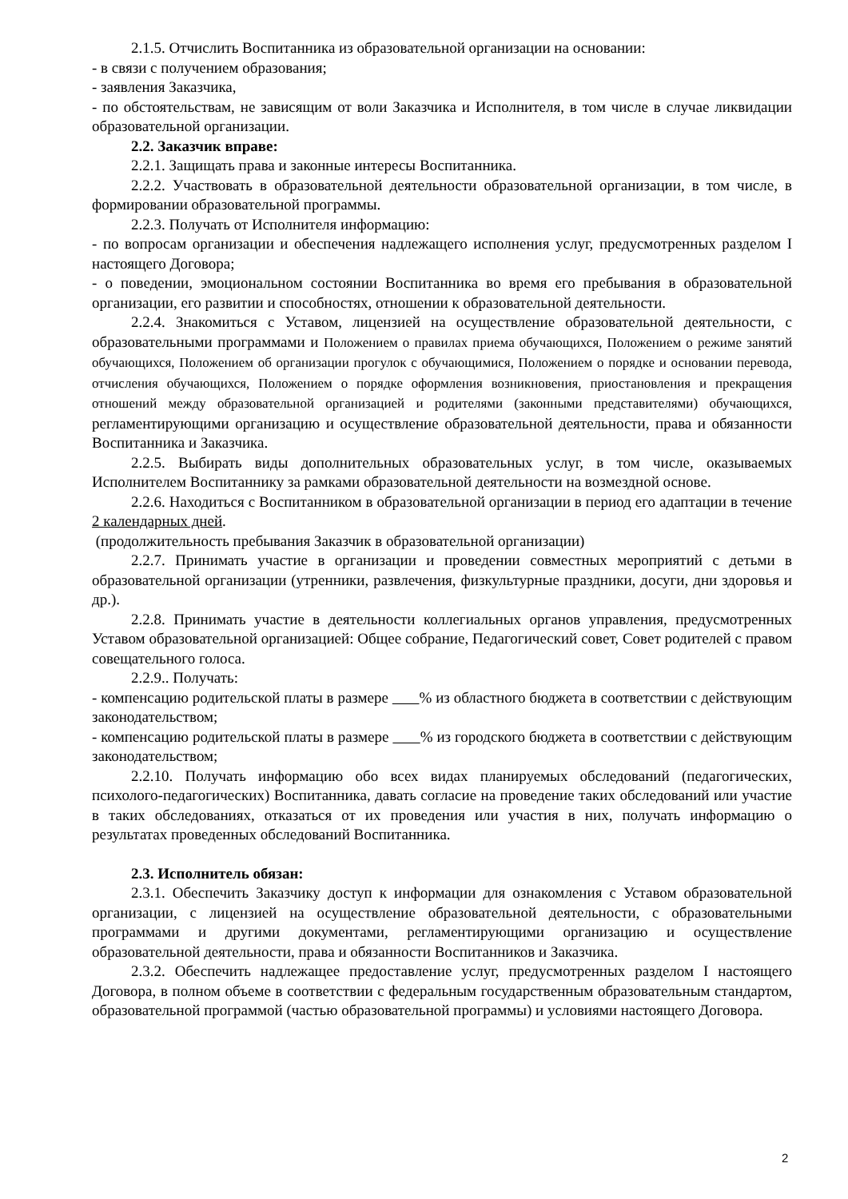2.1.5. Отчислить Воспитанника из образовательной организации на основании:
- в связи с получением образования;
- заявления Заказчика,
- по обстоятельствам, не зависящим от воли Заказчика и Исполнителя, в том числе в случае ликвидации образовательной организации.
2.2. Заказчик вправе:
2.2.1. Защищать права и законные интересы Воспитанника.
2.2.2. Участвовать в образовательной деятельности образовательной организации, в том числе, в формировании образовательной программы.
2.2.3. Получать от Исполнителя информацию:
- по вопросам организации и обеспечения надлежащего исполнения услуг, предусмотренных разделом I настоящего Договора;
- о поведении, эмоциональном состоянии Воспитанника во время его пребывания в образовательной организации, его развитии и способностях, отношении к образовательной деятельности.
2.2.4. Знакомиться с Уставом, лицензией на осуществление образовательной деятельности, с образовательными программами и Положением о правилах приема обучающихся, Положением о режиме занятий обучающихся, Положением об организации прогулок с обучающимися, Положением о порядке и основании перевода, отчисления обучающихся, Положением о порядке оформления возникновения, приостановления и прекращения отношений между образовательной организацией и родителями (законными представителями) обучающихся, регламентирующими организацию и осуществление образовательной деятельности, права и обязанности Воспитанника и Заказчика.
2.2.5. Выбирать виды дополнительных образовательных услуг, в том числе, оказываемых Исполнителем Воспитаннику за рамками образовательной деятельности на возмездной основе.
2.2.6. Находиться с Воспитанником в образовательной организации в период его адаптации в течение 2 календарных дней.
(продолжительность пребывания Заказчик в образовательной организации)
2.2.7. Принимать участие в организации и проведении совместных мероприятий с детьми в образовательной организации (утренники, развлечения, физкультурные праздники, досуги, дни здоровья и др.).
2.2.8. Принимать участие в деятельности коллегиальных органов управления, предусмотренных Уставом образовательной организацией: Общее собрание, Педагогический совет, Совет родителей с правом совещательного голоса.
2.2.9.. Получать:
- компенсацию родительской платы в размере % из областного бюджета в соответствии с действующим законодательством;
- компенсацию родительской платы в размере % из городского бюджета в соответствии с действующим законодательством;
2.2.10. Получать информацию обо всех видах планируемых обследований (педагогических, психолого-педагогических) Воспитанника, давать согласие на проведение таких обследований или участие в таких обследованиях, отказаться от их проведения или участия в них, получать информацию о результатах проведенных обследований Воспитанника.
2.3. Исполнитель обязан:
2.3.1. Обеспечить Заказчику доступ к информации для ознакомления с Уставом образовательной организации, с лицензией на осуществление образовательной деятельности, с образовательными программами и другими документами, регламентирующими организацию и осуществление образовательной деятельности, права и обязанности Воспитанников и Заказчика.
2.3.2. Обеспечить надлежащее предоставление услуг, предусмотренных разделом I настоящего Договора, в полном объеме в соответствии с федеральным государственным образовательным стандартом, образовательной программой (частью образовательной программы) и условиями настоящего Договора.
2